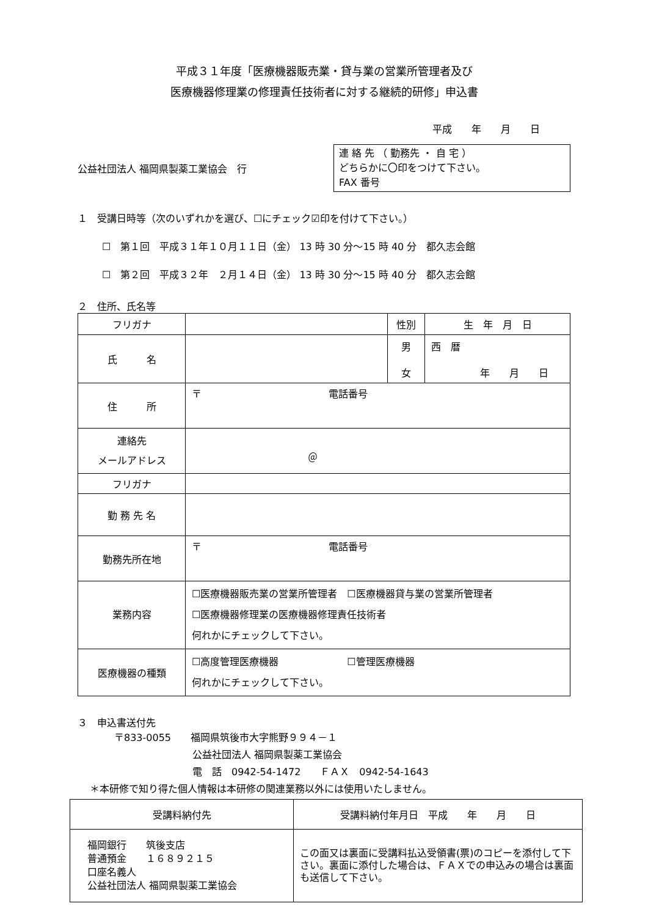平成３１年度「医療機器販売業・貸与業の営業所管理者及び
医療機器修理業の修理責任技術者に対する継続的研修」申込書
平成　　年　　月　　日
公益社団法人 福岡県製薬工業協会　行
連 絡 先 （ 勤務先 ・ 自 宅 ）
どちらかに〇印をつけて下さい。
FAX 番号
１　受講日時等（次のいずれかを選び、☐にチェック☑印を付けて下さい。）
☐　第１回　平成３１年１０月１１日（金） 13 時 30 分～15 時 40 分　都久志会館
☐　第２回　平成３２年　２月１４日（金） 13 時 30 分～15 時 40 分　都久志会館
２　住所、氏名等
| フリガナ | | 性別 | 生 年 月 日 |
| 氏 名 | | 男 女 | 西 暦 年 月 日 |
| 住 所 | 〒 電話番号 | | |
| 連絡先 メールアドレス | ＠ | | |
| フリガナ | | | |
| 勤 務 先 名 | | | |
| 勤務先所在地 | 〒 電話番号 | | |
| 業務内容 | ☐医療機器販売業の営業所管理者 ☐医療機器貸与業の営業所管理者 ☐医療機器修理業の医療機器修理責任技術者 何れかにチェックして下さい。 | | |
| 医療機器の種類 | ☐高度管理医療機器 ☐管理医療機器 何れかにチェックして下さい。 | | |
３　申込書送付先
〒833-0055　　福岡県筑後市大字熊野９９４－１
公益社団法人 福岡県製薬工業協会
電　話　0942-54-1472　　ＦＡＸ　0942-54-1643
＊本研修で知り得た個人情報は本研修の関連業務以外には使用いたしません。
| 受講料納付先 | 受講料納付年月日 平成 年 月 日 |
| 福岡銀行 筑後支店 普通預金 １６８９２１５ 口座名義人 公益社団法人 福岡県製薬工業協会 | この面又は裏面に受講料払込受領書(票)のコピーを添付して下さい。裏面に添付した場合は、ＦＡＸでの申込みの場合は裏面も送信して下さい。 |